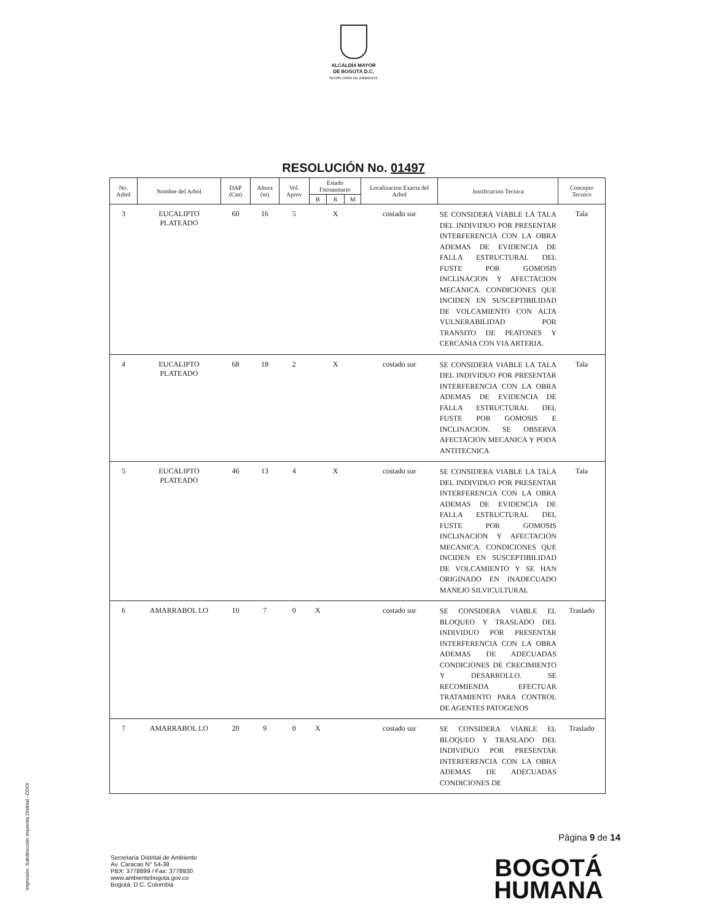ALCALDÍA MAYOR
DE BOGOTÁ D.C.
SECRETARÍA DE AMBIENTE
RESOLUCIÓN No. 01497
| No. Arbol | Nombre del Arbol | DAP (Cm) | Altura (m) | Vol. Aprov | Estado Fitosanitario | | | Localizacion Exacta del Arbol | Justificacion Tecnica | Concepto Tecnico |
| --- | --- | --- | --- | --- | --- | --- | --- | --- | --- | --- |
| | | | | | B | R | M | | | |
| 3 | EUCALIPTO PLATEADO | 60 | 16 | 5 | | X | | costado sur | SE CONSIDERA VIABLE LA TALA DEL INDIVIDUO POR PRESENTAR INTERFERENCIA CON LA OBRA ADEMAS DE EVIDENCIA DE FALLA ESTRUCTURAL DEL FUSTE POR GOMOSIS INCLINACION Y AFECTACION MECANICA. CONDICIONES QUE INCIDEN EN SUSCEPTIBILIDAD DE VOLCAMIENTO CON ALTA VULNERABILIDAD POR TRANSITO DE PEATONES Y CERCANIA CON VIA ARTERIA. | Tala |
| 4 | EUCALIPTO PLATEADO | 68 | 18 | 2 | | X | | costado sur | SE CONSIDERA VIABLE LA TALA DEL INDIVIDUO POR PRESENTAR INTERFERENCIA CON LA OBRA ADEMAS DE EVIDENCIA DE FALLA ESTRUCTURAL DEL FUSTE POR GOMOSIS E INCLINACION. SE OBSERVA AFECTACION MECANICA Y PODA ANTITECNICA | Tala |
| 5 | EUCALIPTO PLATEADO | 46 | 13 | 4 | | X | | costado sur | SE CONSIDERA VIABLE LA TALA DEL INDIVIDUO POR PRESENTAR INTERFERENCIA CON LA OBRA ADEMAS DE EVIDENCIA DE FALLA ESTRUCTURAL DEL FUSTE POR GOMOSIS INCLINACION Y AFECTACION MECANICA. CONDICIONES QUE INCIDEN EN SUSCEPTIBILIDAD DE VOLCAMIENTO Y SE HAN ORIGINADO EN INADECUADO MANEJO SILVICULTURAL | Tala |
| 6 | AMARRABOL LO | 10 | 7 | 0 | X | | | costado sur | SE CONSIDERA VIABLE EL BLOQUEO Y TRASLADO DEL INDIVIDUO POR PRESENTAR INTERFERENCIA CON LA OBRA ADEMAS DE ADECUADAS CONDICIONES DE CRECIMIENTO Y DESARROLLO. SE RECOMIENDA EFECTUAR TRATAMIENTO PARA CONTROL DE AGENTES PATOGENOS | Traslado |
| 7 | AMARRABOL LO | 20 | 9 | 0 | X | | | costado sur | SE CONSIDERA VIABLE EL BLOQUEO Y TRASLADO DEL INDIVIDUO POR PRESENTAR INTERFERENCIA CON LA OBRA ADEMAS DE ADECUADAS CONDICIONES DE | Traslado |
Secretaría Distrital de Ambiente
Av. Caracas N° 54-38
PBX: 3778899 / Fax: 3778930
www.ambientebogota.gov.co
Bogotá, D.C. Colombia
Página 9 de 14
BOGOTÁ
HUMANA
Impresión: Subdirección Imprenta Distrital –DDDI